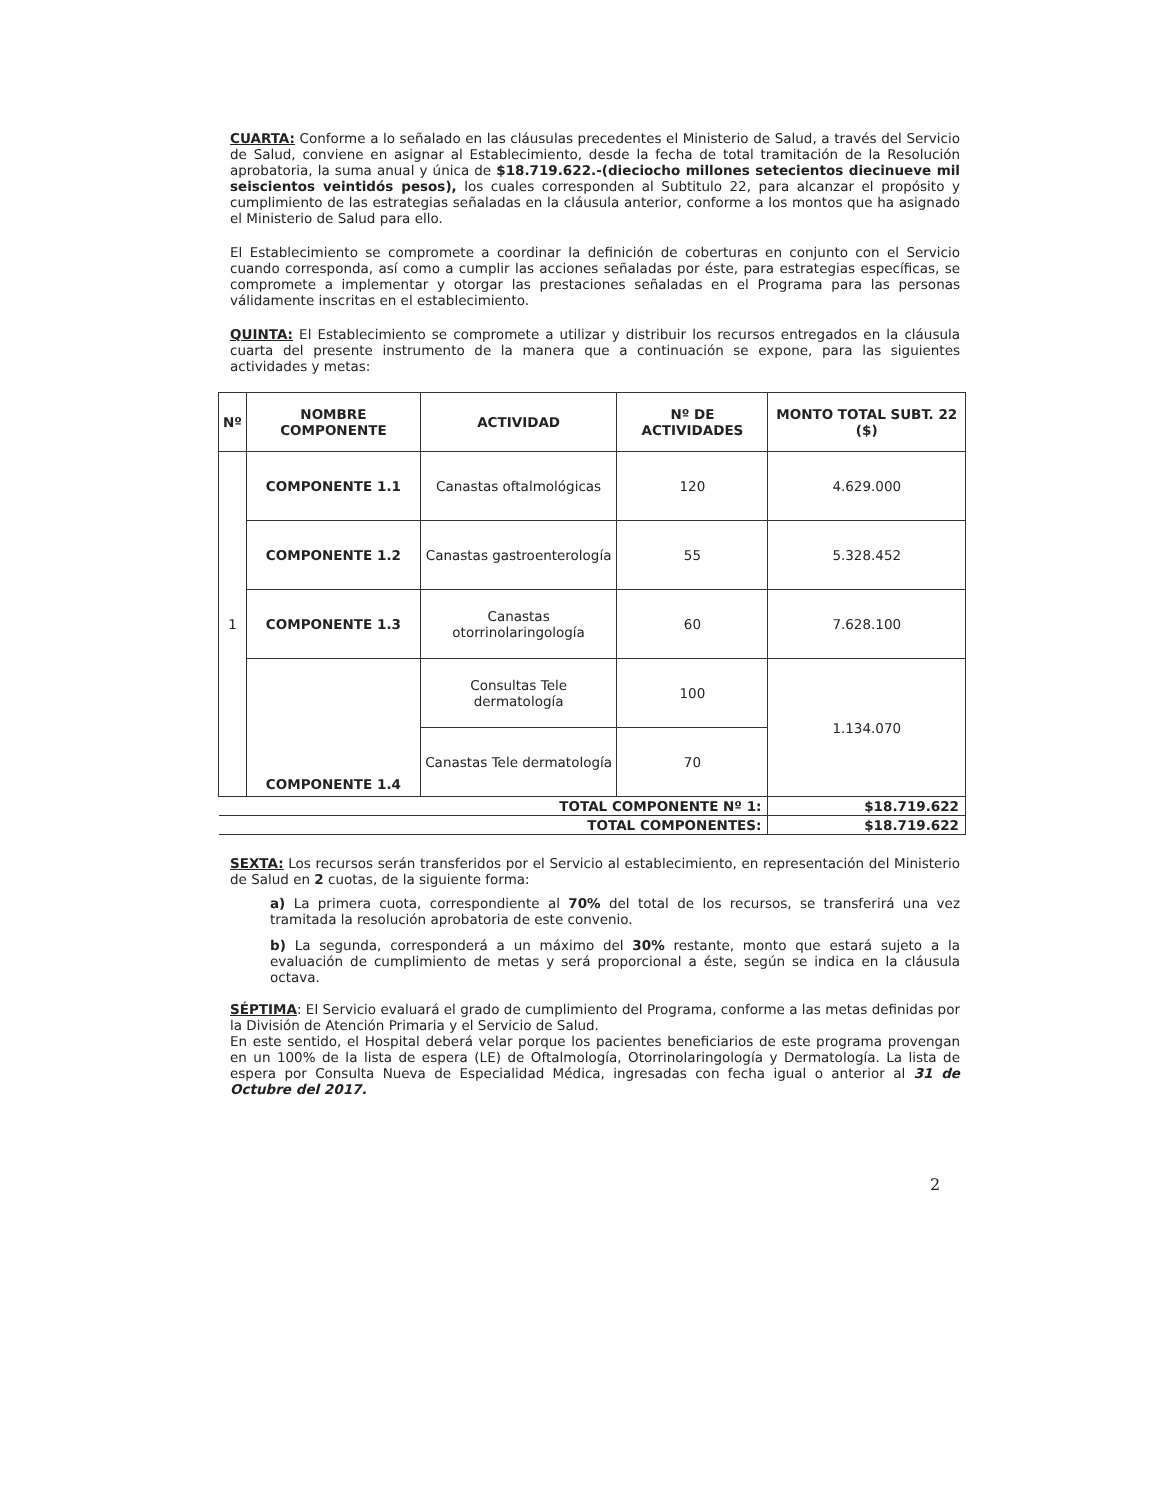CUARTA: Conforme a lo señalado en las cláusulas precedentes el Ministerio de Salud, a través del Servicio de Salud, conviene en asignar al Establecimiento, desde la fecha de total tramitación de la Resolución aprobatoria, la suma anual y única de $18.719.622.-(dieciocho millones setecientos diecinueve mil seiscientos veintidós pesos), los cuales corresponden al Subtitulo 22, para alcanzar el propósito y cumplimiento de las estrategias señaladas en la cláusula anterior, conforme a los montos que ha asignado el Ministerio de Salud para ello.
El Establecimiento se compromete a coordinar la definición de coberturas en conjunto con el Servicio cuando corresponda, así como a cumplir las acciones señaladas por éste, para estrategias específicas, se compromete a implementar y otorgar las prestaciones señaladas en el Programa para las personas válidamente inscritas en el establecimiento.
QUINTA: El Establecimiento se compromete a utilizar y distribuir los recursos entregados en la cláusula cuarta del presente instrumento de la manera que a continuación se expone, para las siguientes actividades y metas:
| Nº | NOMBRE COMPONENTE | ACTIVIDAD | Nº DE ACTIVIDADES | MONTO TOTAL SUBT. 22 ($) |
| --- | --- | --- | --- | --- |
| 1 | COMPONENTE 1.1 | Canastas oftalmológicas | 120 | 4.629.000 |
| | COMPONENTE 1.2 | Canastas gastroenterología | 55 | 5.328.452 |
| | COMPONENTE 1.3 | Canastas otorrinolaringología | 60 | 7.628.100 |
| | COMPONENTE 1.4 | Consultas Tele dermatología | 100 | 1.134.070 |
| | | Canastas Tele dermatología | 70 | |
| TOTAL COMPONENTE Nº 1: | | | | $18.719.622 |
| TOTAL COMPONENTES: | | | | $18.719.622 |
SEXTA: Los recursos serán transferidos por el Servicio al establecimiento, en representación del Ministerio de Salud en 2 cuotas, de la siguiente forma:
a) La primera cuota, correspondiente al 70% del total de los recursos, se transferirá una vez tramitada la resolución aprobatoria de este convenio.
b) La segunda, corresponderá a un máximo del 30% restante, monto que estará sujeto a la evaluación de cumplimiento de metas y será proporcional a éste, según se indica en la cláusula octava.
SÉPTIMA: El Servicio evaluará el grado de cumplimiento del Programa, conforme a las metas definidas por la División de Atención Primaria y el Servicio de Salud.
En este sentido, el Hospital deberá velar porque los pacientes beneficiarios de este programa provengan en un 100% de la lista de espera (LE) de Oftalmología, Otorrinolaringología y Dermatología. La lista de espera por Consulta Nueva de Especialidad Médica, ingresadas con fecha igual o anterior al 31 de Octubre del 2017.
2